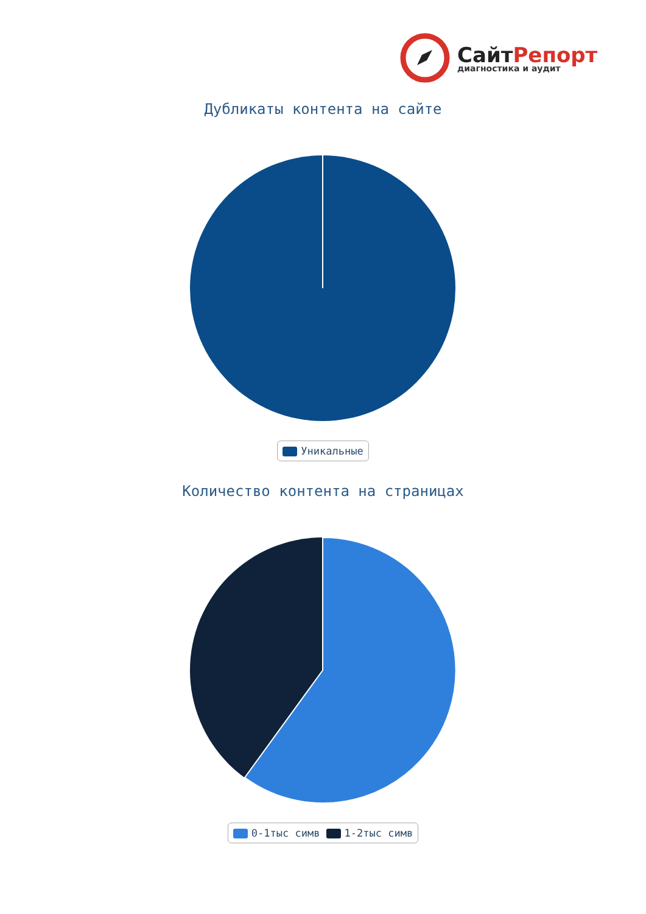СайтРепорт
диагностика и аудит
Дубликаты контента на сайте
Уникальные
Количество контента на страницах
0-1тыс симв 1-2тыс симв